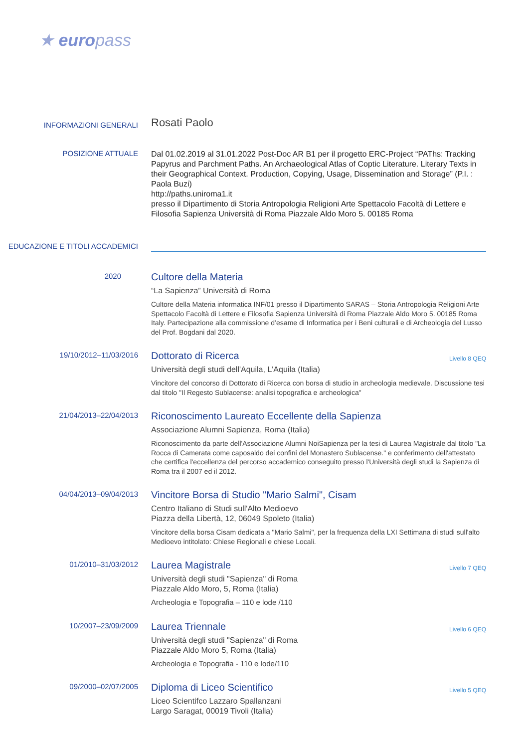★ europass
INFORMAZIONI GENERALI
Rosati Paolo
POSIZIONE ATTUALE
Dal 01.02.2019 al 31.01.2022 Post-Doc AR B1 per il progetto ERC-Project “PAThs: Tracking Papyrus and Parchment Paths. An Archaeological Atlas of Coptic Literature. Literary Texts in their Geographical Context. Production, Copying, Usage, Dissemination and Storage” (P.I. : Paola Buzi)
http://paths.uniroma1.it
presso il Dipartimento di Storia Antropologia Religioni Arte Spettacolo Facoltà di Lettere e Filosofia Sapienza Università di Roma Piazzale Aldo Moro 5. 00185 Roma
EDUCAZIONE E TITOLI ACCADEMICI
2020
Cultore della Materia
“La Sapienza” Università di Roma
Cultore della Materia informatica INF/01 presso il Dipartimento SARAS – Storia Antropologia Religioni Arte Spettacolo Facoltà di Lettere e Filosofia Sapienza Università di Roma Piazzale Aldo Moro 5. 00185 Roma Italy. Partecipazione alla commissione d’esame di Informatica per i Beni culturali e di Archeologia del Lusso del Prof. Bogdani dal 2020.
19/10/2012–11/03/2016
Livello 8 QEQ
Dottorato di Ricerca
Università degli studi dell'Aquila, L'Aquila (Italia)
Vincitore del concorso di Dottorato di Ricerca con borsa di studio in archeologia medievale. Discussione tesi dal titolo "Il Regesto Sublacense: analisi topografica e archeologica"
21/04/2013–22/04/2013
Riconoscimento Laureato Eccellente della Sapienza
Associazione Alumni Sapienza, Roma (Italia)
Riconoscimento da parte dell'Associazione Alumni NoiSapienza per la tesi di Laurea Magistrale dal titolo "La Rocca di Camerata come caposaldo dei confini del Monastero Sublacense." e conferimento dell'attestato che certifica l'eccellenza del percorso accademico conseguito presso l'Università degli studi la Sapienza di Roma tra il 2007 ed il 2012.
04/04/2013–09/04/2013
Vincitore Borsa di Studio "Mario Salmi", Cisam
Centro Italiano di Studi sull'Alto Medioevo
Piazza della Libertà, 12, 06049 Spoleto (Italia)
Vincitore della borsa Cisam dedicata a "Mario Salmi", per la frequenza della LXI Settimana di studi sull'alto Medioevo intitolato: Chiese Regionali e chiese Locali.
01/2010–31/03/2012
Livello 7 QEQ
Laurea Magistrale
Università degli studi "Sapienza" di Roma
Piazzale Aldo Moro, 5, Roma (Italia)
Archeologia e Topografia – 110 e lode /110
10/2007–23/09/2009
Livello 6 QEQ
Laurea Triennale
Università degli studi "Sapienza" di Roma
Piazzale Aldo Moro 5, Roma (Italia)
Archeologia e Topografia - 110 e lode/110
09/2000–02/07/2005
Livello 5 QEQ
Diploma di Liceo Scientifico
Liceo Scientifco Lazzaro Spallanzani
Largo Saragat, 00019 Tivoli (Italia)